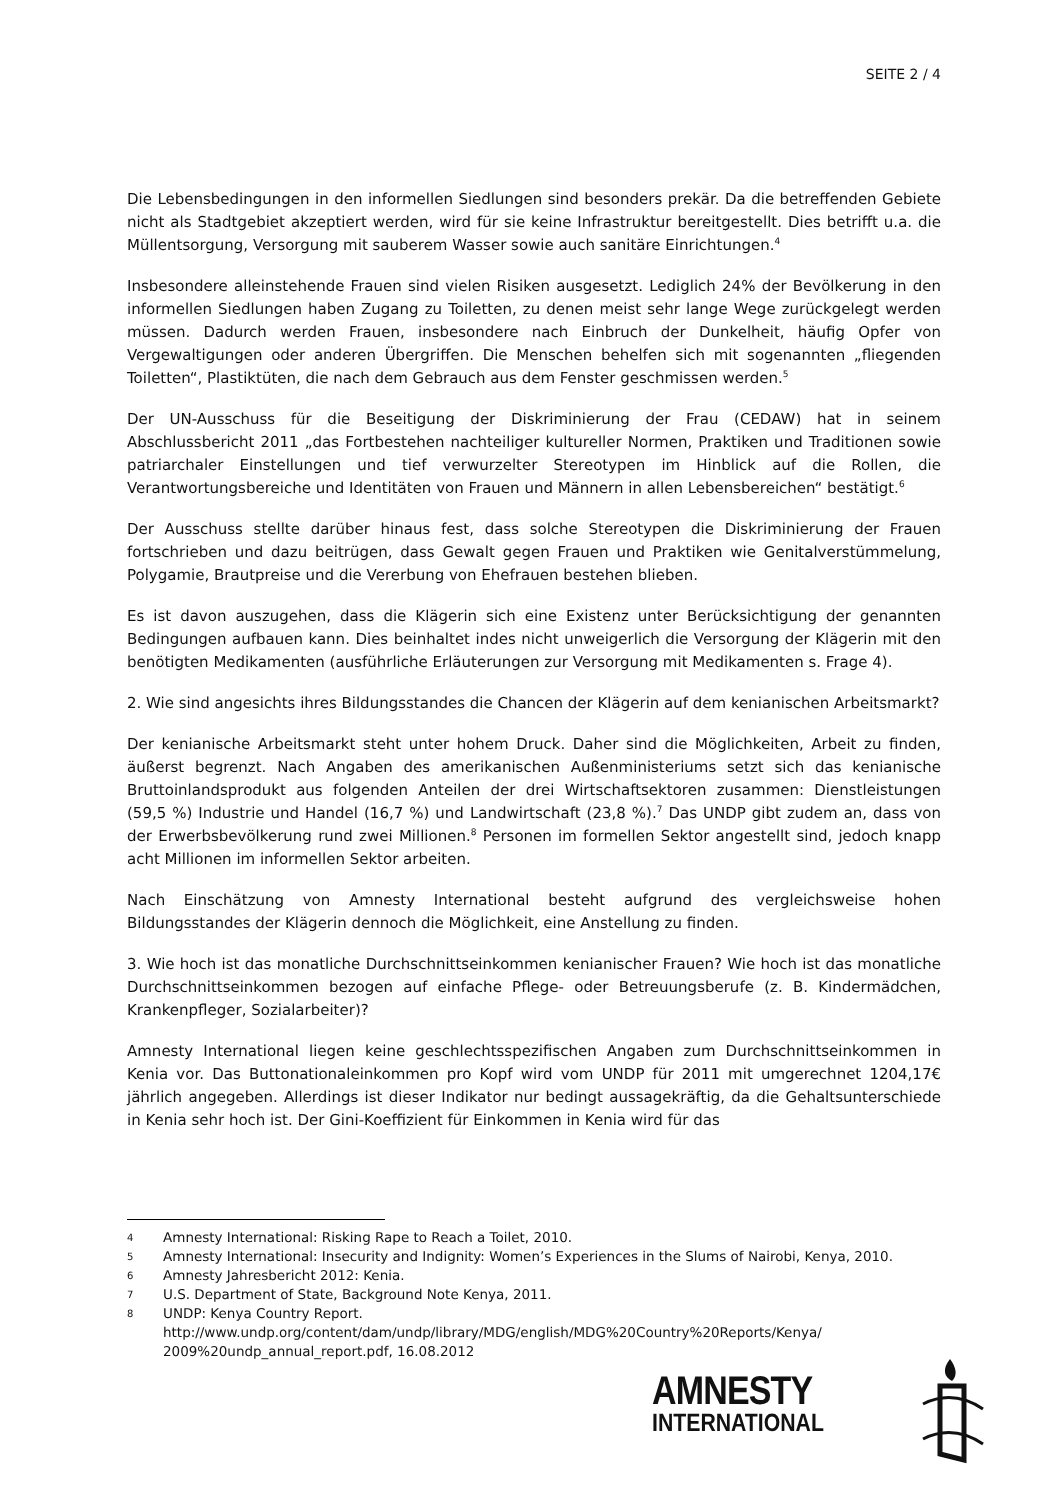SEITE 2 / 4
Die Lebensbedingungen in den informellen Siedlungen sind besonders prekär. Da die betreffenden Gebiete nicht als Stadtgebiet akzeptiert werden, wird für sie keine Infrastruktur bereitgestellt. Dies betrifft u.a. die Müllentsorgung, Versorgung mit sauberem Wasser sowie auch sanitäre Einrichtungen.<sup>4</sup>
Insbesondere alleinstehende Frauen sind vielen Risiken ausgesetzt. Lediglich 24% der Bevölkerung in den informellen Siedlungen haben Zugang zu Toiletten, zu denen meist sehr lange Wege zurückgelegt werden müssen. Dadurch werden Frauen, insbesondere nach Einbruch der Dunkelheit, häufig Opfer von Vergewaltigungen oder anderen Übergriffen. Die Menschen behelfen sich mit sogenannten „fliegenden Toiletten“, Plastiktüten, die nach dem Gebrauch aus dem Fenster geschmissen werden.<sup>5</sup>
Der UN-Ausschuss für die Beseitigung der Diskriminierung der Frau (CEDAW) hat in seinem Abschlussbericht 2011 „das Fortbestehen nachteiliger kultureller Normen, Praktiken und Traditionen sowie patriarchaler Einstellungen und tief verwurzelter Stereotypen im Hinblick auf die Rollen, die Verantwortungsbereiche und Identitäten von Frauen und Männern in allen Lebensbereichen“ bestätigt.<sup>6</sup>
Der Ausschuss stellte darüber hinaus fest, dass solche Stereotypen die Diskriminierung der Frauen fortschrieben und dazu beitrügen, dass Gewalt gegen Frauen und Praktiken wie Genitalverstümmelung, Polygamie, Brautpreise und die Vererbung von Ehefrauen bestehen blieben.
Es ist davon auszugehen, dass die Klägerin sich eine Existenz unter Berücksichtigung der genannten Bedingungen aufbauen kann. Dies beinhaltet indes nicht unweigerlich die Versorgung der Klägerin mit den benötigten Medikamenten (ausführliche Erläuterungen zur Versorgung mit Medikamenten s. Frage 4).
2. Wie sind angesichts ihres Bildungsstandes die Chancen der Klägerin auf dem kenianischen Arbeitsmarkt?
Der kenianische Arbeitsmarkt steht unter hohem Druck. Daher sind die Möglichkeiten, Arbeit zu finden, äußerst begrenzt. Nach Angaben des amerikanischen Außenministeriums setzt sich das kenianische Bruttoinlandsprodukt aus folgenden Anteilen der drei Wirtschaftsektoren zusammen: Dienstleistungen (59,5 %) Industrie und Handel (16,7 %) und Landwirtschaft (23,8 %).<sup>7</sup> Das UNDP gibt zudem an, dass von der Erwerbsbevölkerung rund zwei Millionen.<sup>8</sup> Personen im formellen Sektor angestellt sind, jedoch knapp acht Millionen im informellen Sektor arbeiten.
Nach Einschätzung von Amnesty International besteht aufgrund des vergleichsweise hohen Bildungsstandes der Klägerin dennoch die Möglichkeit, eine Anstellung zu finden.
3. Wie hoch ist das monatliche Durchschnittseinkommen kenianischer Frauen? Wie hoch ist das monatliche Durchschnittseinkommen bezogen auf einfache Pflege- oder Betreuungsberufe (z. B. Kindermädchen, Krankenpfleger, Sozialarbeiter)?
Amnesty International liegen keine geschlechtsspezifischen Angaben zum Durchschnittseinkommen in Kenia vor. Das Buttonationaleinkommen pro Kopf wird vom UNDP für 2011 mit umgerechnet 1204,17€ jährlich angegeben. Allerdings ist dieser Indikator nur bedingt aussagekräftig, da die Gehaltsunterschiede in Kenia sehr hoch ist. Der Gini-Koeffizient für Einkommen in Kenia wird für das
4 Amnesty International: Risking Rape to Reach a Toilet, 2010.
5 Amnesty International: Insecurity and Indignity: Women’s Experiences in the Slums of Nairobi, Kenya, 2010.
6 Amnesty Jahresbericht 2012: Kenia.
7 U.S. Department of State, Background Note Kenya, 2011.
8 UNDP: Kenya Country Report. http://www.undp.org/content/dam/undp/library/MDG/english/MDG%20Country%20Reports/Kenya/ 2009%20undp_annual_report.pdf, 16.08.2012
AMNESTY
INTERNATIONAL